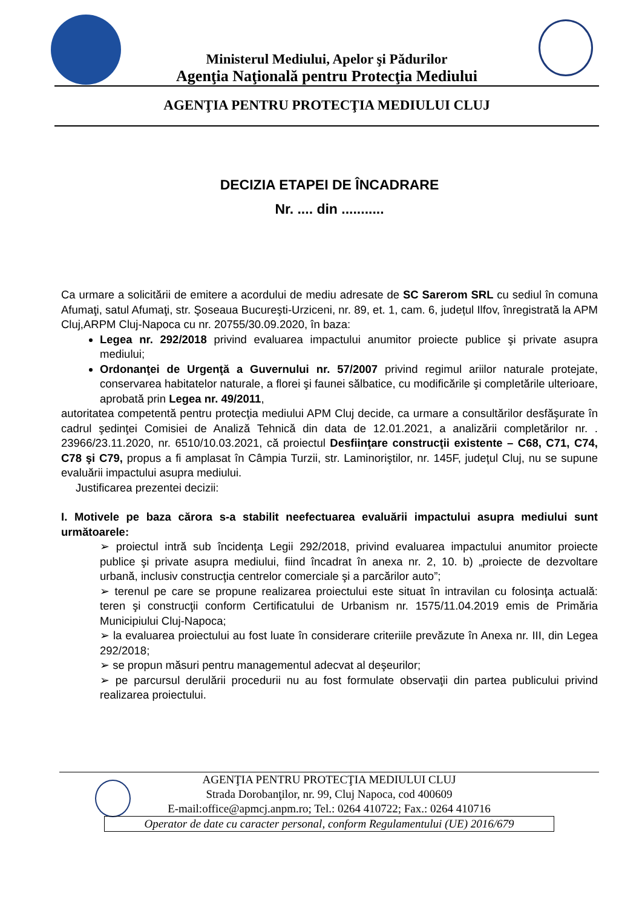Ministerul Mediului, Apelor şi Pădurilor
Agenţia Naţională pentru Protecţia Mediului
AGENŢIA PENTRU PROTECŢIA MEDIULUI CLUJ
DECIZIA ETAPEI DE ÎNCADRARE
Nr. .... din ...........
Ca urmare a solicitării de emitere a acordului de mediu adresate de SC Sarerom SRL cu sediul în comuna Afumaţi, satul Afumaţi, str. Şoseaua Bucureşti-Urziceni, nr. 89, et. 1, cam. 6, județul Ilfov, înregistrată la APM Cluj,ARPM Cluj-Napoca cu nr. 20755/30.09.2020, în baza:
Legea nr. 292/2018 privind evaluarea impactului anumitor proiecte publice şi private asupra mediului;
Ordonanţei de Urgenţă a Guvernului nr. 57/2007 privind regimul ariilor naturale protejate, conservarea habitatelor naturale, a florei şi faunei sălbatice, cu modificările şi completările ulterioare, aprobată prin Legea nr. 49/2011,
autoritatea competentă pentru protecţia mediului APM Cluj decide, ca urmare a consultărilor desfăşurate în cadrul şedinţei Comisiei de Analiză Tehnică din data de 12.01.2021, a analizării completărilor nr. . 23966/23.11.2020, nr. 6510/10.03.2021, că proiectul Desfiinţare construcţii existente – C68, C71, C74, C78 şi C79, propus a fi amplasat în Câmpia Turzii, str. Laminoriştilor, nr. 145F, judeţul Cluj, nu se supune evaluării impactului asupra mediului.
Justificarea prezentei decizii:
I. Motivele pe baza cărora s-a stabilit neefectuarea evaluării impactului asupra mediului sunt următoarele:
➢ proiectul intră sub încidenţa Legii 292/2018, privind evaluarea impactului anumitor proiecte publice şi private asupra mediului, fiind încadrat în anexa nr. 2, 10. b) „proiecte de dezvoltare urbană, inclusiv construcţia centrelor comerciale şi a parcărilor auto”;
➢ terenul pe care se propune realizarea proiectului este situat în intravilan cu folosinţa actuală: teren şi construcţii conform Certificatului de Urbanism nr. 1575/11.04.2019 emis de Primăria Municipiului Cluj-Napoca;
➢ la evaluarea proiectului au fost luate în considerare criteriile prevăzute în Anexa nr. III, din Legea 292/2018;
➢ se propun măsuri pentru managementul adecvat al deşeurilor;
➢ pe parcursul derulării procedurii nu au fost formulate observaţii din partea publicului privind realizarea proiectului.
AGENŢIA PENTRU PROTECŢIA MEDIULUI CLUJ
Strada Dorobanţilor, nr. 99, Cluj Napoca, cod 400609
E-mail:office@apmcj.anpm.ro; Tel.: 0264 410722; Fax.: 0264 410716
Operator de date cu caracter personal, conform Regulamentului (UE) 2016/679